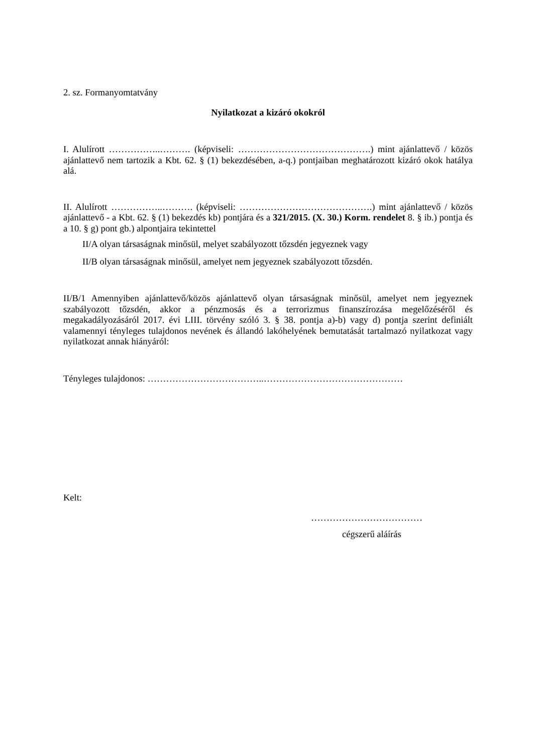2. sz. Formanyomtatvány
Nyilatkozat a kizáró okokról
I. Alulírott ……………..………. (képviseli: …………………………………….) mint ajánlattevő / közös ajánlattevő nem tartozik a Kbt. 62. § (1) bekezdésében, a-q.) pontjaiban meghatározott kizáró okok hatálya alá.
II. Alulírott ……………..………. (képviseli: …………………………………….) mint ajánlattevő / közös ajánlattevő - a Kbt. 62. § (1) bekezdés kb) pontjára és a 321/2015. (X. 30.) Korm. rendelet 8. § ib.) pontja és a 10. § g) pont gb.) alpontjaira tekintettel
II/A olyan társaságnak minősül, melyet szabályozott tőzsdén jegyeznek vagy
II/B olyan társaságnak minősül, amelyet nem jegyeznek szabályozott tőzsdén.
II/B/1 Amennyiben ajánlattevő/közös ajánlattevő olyan társaságnak minősül, amelyet nem jegyeznek szabályozott tőzsdén, akkor a pénzmosás és a terrorizmus finanszírozása megelőzéséről és megakadályozásáról 2017. évi LIII. törvény szóló 3. § 38. pontja a)-b) vagy d) pontja szerint definiált valamennyi tényleges tulajdonos nevének és állandó lakóhelyének bemutatását tartalmazó nyilatkozat vagy nyilatkozat annak hiányáról:
Tényleges tulajdonos: ………………………………..………………………………………
Kelt:
………………………………
cégszerű aláírás